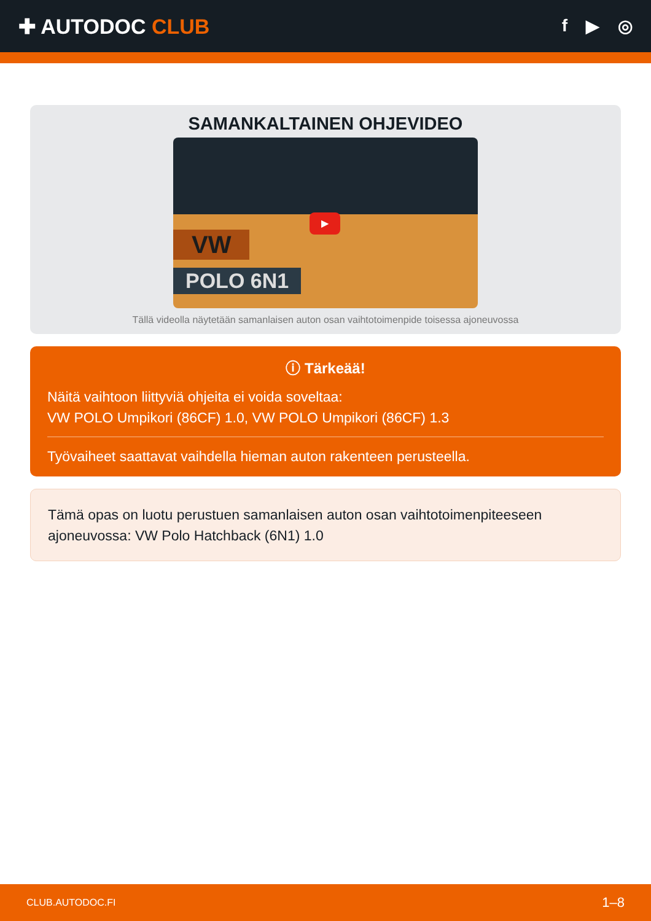✚ AUTODOC CLUB
f ▶ ◎
SAMANKALTAINEN OHJEVIDEO
VW
POLO 6N1
▶
Tällä videolla näytetään samanlaisen auton osan vaihtotoimenpide toisessa ajoneuvossa
ⓘ Tärkeää!
Näitä vaihtoon liittyviä ohjeita ei voida soveltaa:
VW POLO Umpikori (86CF) 1.0, VW POLO Umpikori (86CF) 1.3
Työvaiheet saattavat vaihdella hieman auton rakenteen perusteella.
Tämä opas on luotu perustuen samanlaisen auton osan vaihtotoimenpiteeseen ajoneuvossa: VW Polo Hatchback (6N1) 1.0
CLUB.AUTODOC.FI 1–8